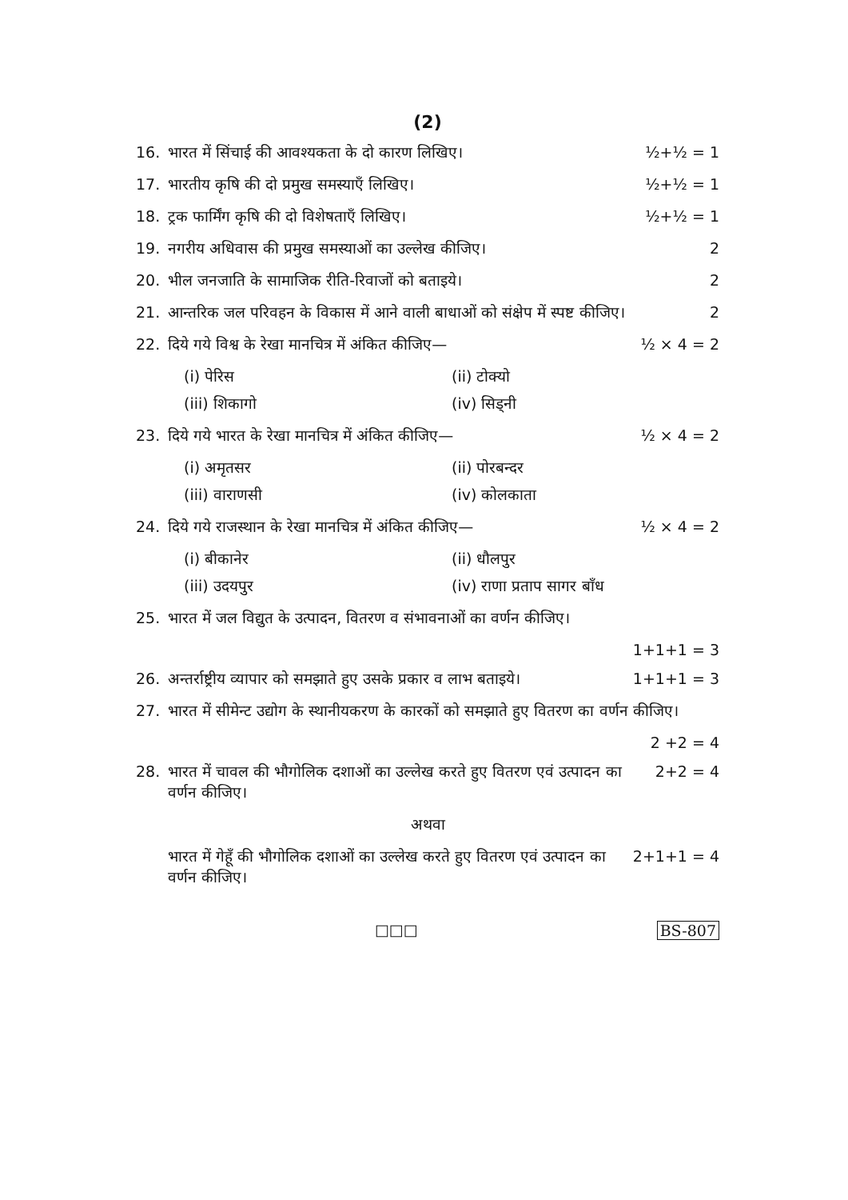(2)
16. भारत में सिंचाई की आवश्यकता के दो कारण लिखिए। ½+½ = 1
17. भारतीय कृषि की दो प्रमुख समस्याएँ लिखिए। ½+½ = 1
18. ट्रक फार्मिंग कृषि की दो विशेषताएँ लिखिए। ½+½ = 1
19. नगरीय अधिवास की प्रमुख समस्याओं का उल्लेख कीजिए। 2
20. भील जनजाति के सामाजिक रीति-रिवाजों को बताइये। 2
21. आन्तरिक जल परिवहन के विकास में आने वाली बाधाओं को संक्षेप में स्पष्ट कीजिए। 2
22. दिये गये विश्व के रेखा मानचित्र में अंकित कीजिए— ½ × 4 = 2
(i) पेरिस (ii) टोक्यो (iii) शिकागो (iv) सिड्नी
23. दिये गये भारत के रेखा मानचित्र में अंकित कीजिए— ½ × 4 = 2
(i) अमृतसर (ii) पोरबन्दर (iii) वाराणसी (iv) कोलकाता
24. दिये गये राजस्थान के रेखा मानचित्र में अंकित कीजिए— ½ × 4 = 2
(i) बीकानेर (ii) धौलपुर (iii) उदयपुर (iv) राणा प्रताप सागर बाँध
25. भारत में जल विद्युत के उत्पादन, वितरण व संभावनाओं का वर्णन कीजिए।
1+1+1 = 3
26. अन्तर्राष्ट्रीय व्यापार को समझाते हुए उसके प्रकार व लाभ बताइये। 1+1+1 = 3
27. भारत में सीमेन्ट उद्योग के स्थानीयकरण के कारकों को समझाते हुए वितरण का वर्णन कीजिए।
2 +2 = 4
28. भारत में चावल की भौगोलिक दशाओं का उल्लेख करते हुए वितरण एवं उत्पादन का वर्णन कीजिए। 2+2 = 4
अथवा
भारत में गेहूँ की भौगोलिक दशाओं का उल्लेख करते हुए वितरण एवं उत्पादन का वर्णन कीजिए। 2+1+1 = 4
□□□ BS-807